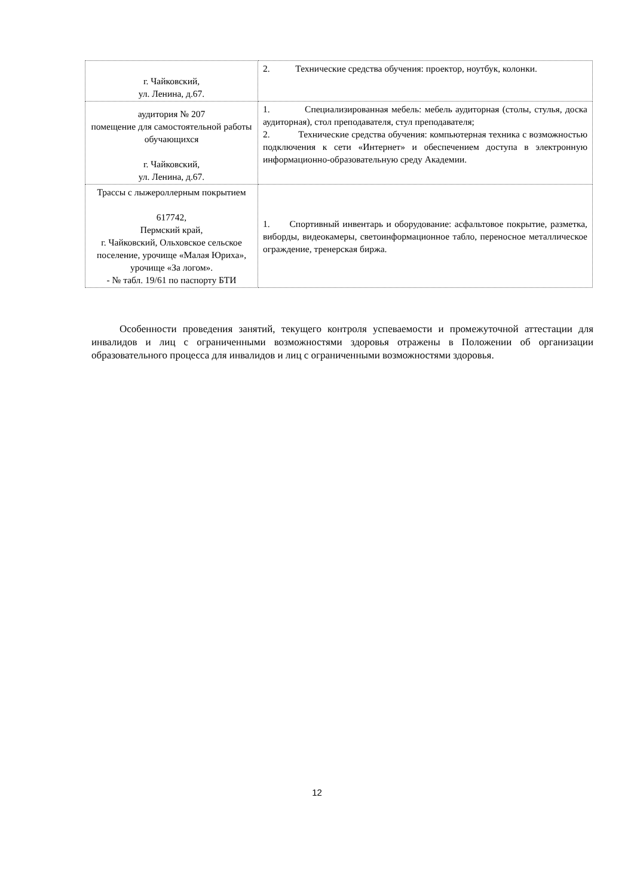| г. Чайковский, ул. Ленина, д.67. | 2. Технические средства обучения: проектор, ноутбук, колонки. |
| аудитория № 207 помещение для самостоятельной работы обучающихся г. Чайковский, ул. Ленина, д.67. | 1. Специализированная мебель: мебель аудиторная (столы, стулья, доска аудиторная), стол преподавателя, стул преподавателя; 2. Технические средства обучения: компьютерная техника с возможностью подключения к сети «Интернет» и обеспечением доступа в электронную информационно-образовательную среду Академии. |
| Трассы с лыжероллерным покрытием 617742, Пермский край, г. Чайковский, Ольховское сельское поселение, урочище «Малая Юриха», урочище «За логом». - № табл. 19/61 по паспорту БТИ | 1. Спортивный инвентарь и оборудование: асфальтовое покрытие, разметка, виборды, видеокамеры, светоинформационное табло, переносное металлическое ограждение, тренерская биржа. |
Особенности проведения занятий, текущего контроля успеваемости и промежуточной аттестации для инвалидов и лиц с ограниченными возможностями здоровья отражены в Положении об организации образовательного процесса для инвалидов и лиц с ограниченными возможностями здоровья.
12